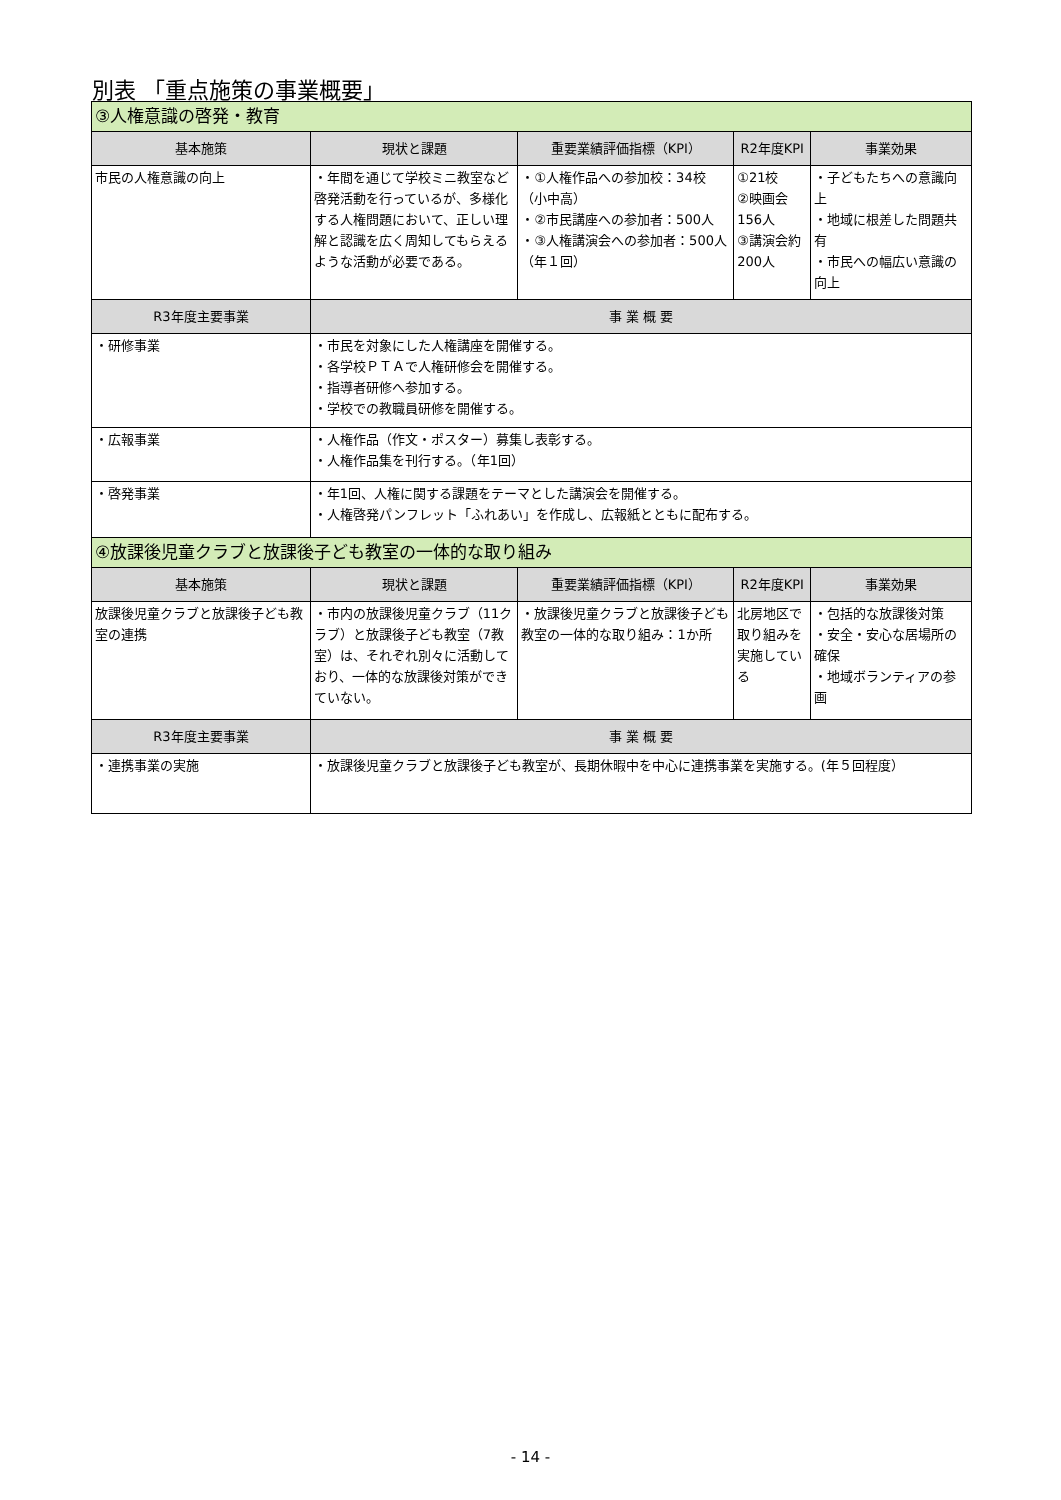別表 「重点施策の事業概要」
| ③人権意識の啓発・教育 | | | | |
| 基本施策 | 現状と課題 | 重要業績評価指標（KPI） | R2年度KPI | 事業効果 |
| 市民の人権意識の向上 | ・年間を通じて学校ミニ教室など啓発活動を行っているが、多様化する人権問題において、正しい理解と認識を広く周知してもらえるような活動が必要である。 | ・①人権作品への参加校：34校（小中高） ・②市民講座への参加者：500人 ・③人権講演会への参加者：500人（年１回） | ①21校 ②映画会156人 ③講演会約200人 | ・子どもたちへの意識向上 ・地域に根差した問題共有 ・市民への幅広い意識の向上 |
| R3年度主要事業 | 事 業 概 要 | | | |
| ・研修事業 | ・市民を対象にした人権講座を開催する。 ・各学校ＰＴＡで人権研修会を開催する。 ・指導者研修へ参加する。 ・学校での教職員研修を開催する。 | | | |
| ・広報事業 | ・人権作品（作文・ポスター）募集し表彰する。 ・人権作品集を刊行する。（年1回） | | | |
| ・啓発事業 | ・年1回、人権に関する課題をテーマとした講演会を開催する。 ・人権啓発パンフレット「ふれあい」を作成し、広報紙とともに配布する。 | | | |
| ④放課後児童クラブと放課後子ども教室の一体的な取り組み | | | | |
| 基本施策 | 現状と課題 | 重要業績評価指標（KPI） | R2年度KPI | 事業効果 |
| 放課後児童クラブと放課後子ども教室の連携 | ・市内の放課後児童クラブ（11クラブ）と放課後子ども教室（7教室）は、それぞれ別々に活動しており、一体的な放課後対策ができていない。 | ・放課後児童クラブと放課後子ども教室の一体的な取り組み：1か所 | 北房地区で取り組みを実施している | ・包括的な放課後対策 ・安全・安心な居場所の確保 ・地域ボランティアの参画 |
| R3年度主要事業 | 事 業 概 要 | | | |
| ・連携事業の実施 | ・放課後児童クラブと放課後子ども教室が、長期休暇中を中心に連携事業を実施する。(年５回程度） | | | |
- 14 -